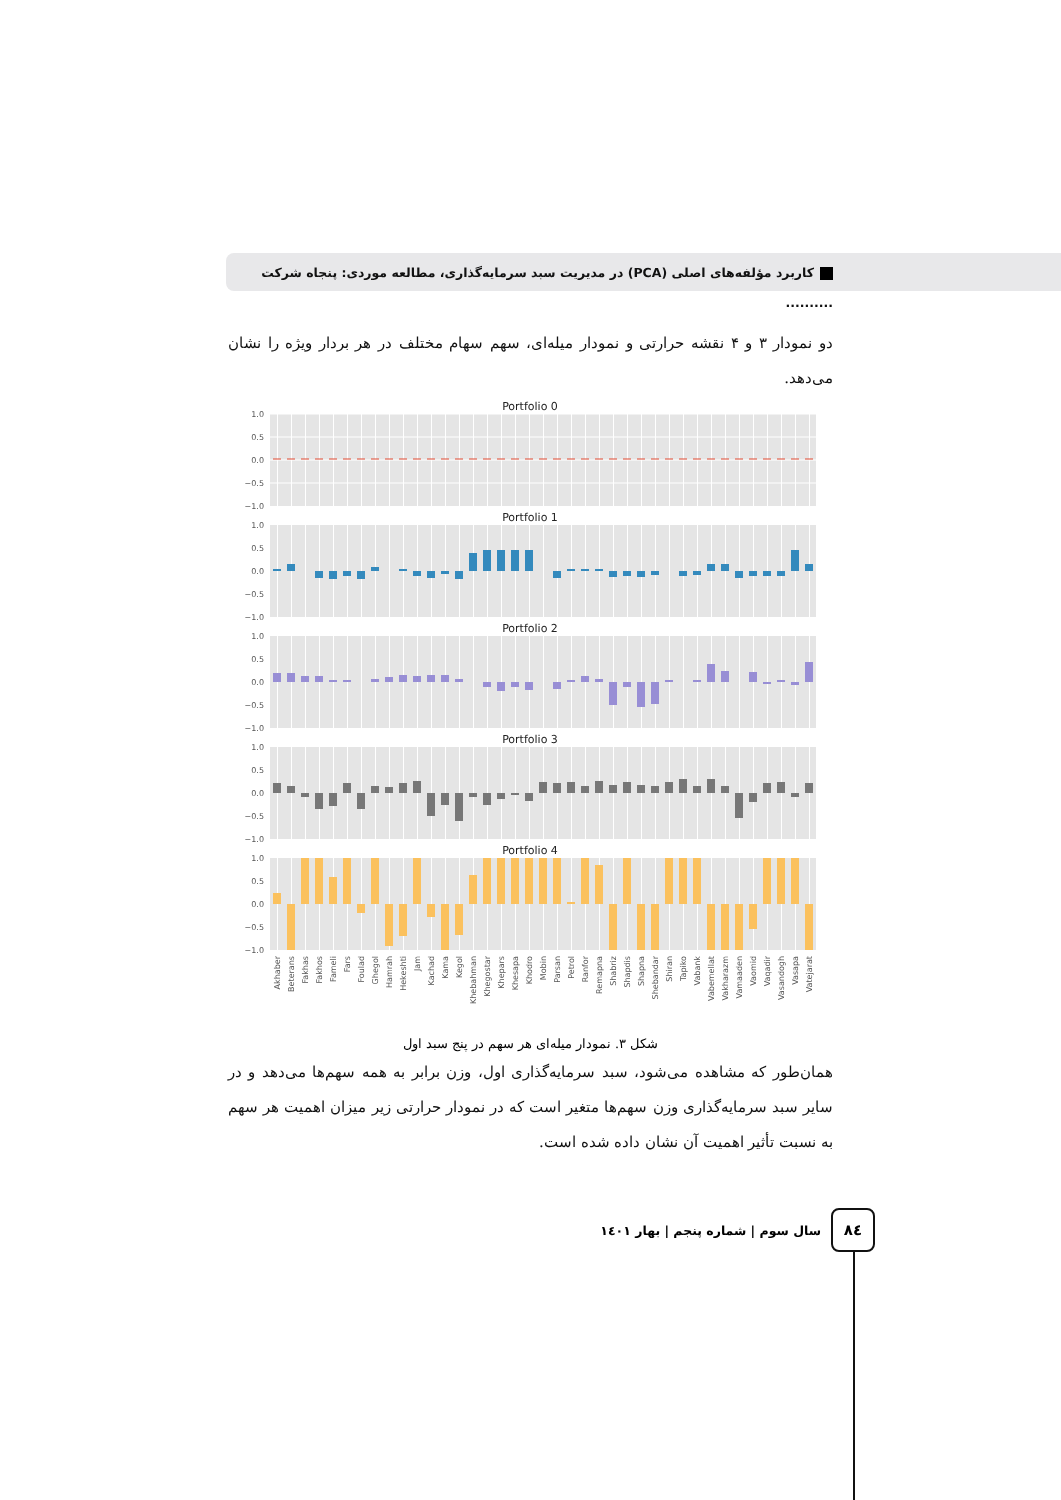کاربرد مؤلفه‌های اصلی (PCA) در مدیریت سبد سرمایه‌گذاری، مطالعه موردی: پنجاه شرکت ..........
دو نمودار ۳ و ۴ نقشه حرارتی و نمودار میله‌ای، سهم سهام مختلف در هر بردار ویژه را نشان می‌دهد.
Portfolio 0
1.0
0.5
0.0
−0.5
−1.0
Portfolio 1
1.0
0.5
0.0
−0.5
−1.0
Portfolio 2
1.0
0.5
0.0
−0.5
−1.0
Portfolio 3
1.0
0.5
0.0
−0.5
−1.0
Portfolio 4
1.0
0.5
0.0
−0.5
−1.0
Akhaber
Beterans
Fakhas
Fakhos
Fameli
Fars
Foulad
Ghegol
Hamrah
Hekeshti
Jam
Kachad
Kama
Kegol
Khebahman
Khegostar
Khepars
Khesapa
Khodro
Mobin
Parsan
Petrol
Ranfor
Remapna
Shabriz
Shapdis
Shapna
Shebandar
Shiran
Tapiko
Vabank
Vabemellat
Vakharazm
Vamaaden
Vaomid
Vaqadir
Vasandogh
Vasapa
Vatejarat
شکل ۳. نمودار میله‌ای هر سهم در پنج سبد اول
همان‌طور که مشاهده می‌شود، سبد سرمایه‌گذاری اول، وزن برابر به همه سهم‌ها می‌دهد و در سایر سبد سرمایه‌گذاری وزن سهم‌ها متغیر است که در نمودار حرارتی زیر میزان اهمیت هر سهم به نسبت تأثیر اهمیت آن نشان داده شده است.
٨٤
سال سوم | شماره پنجم | بهار ١٤٠١